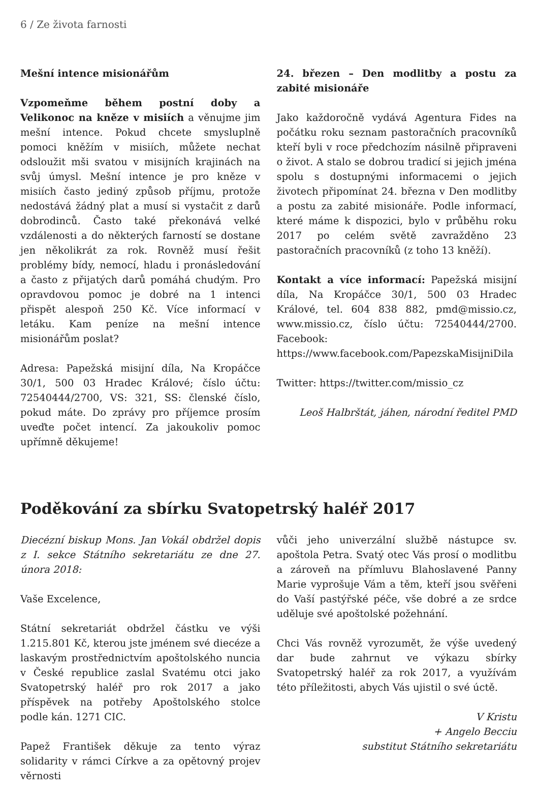6 / Ze života farnosti
Mešní intence misionářům
Vzpomeňme během postní doby a Velikonoc na kněze v misiích a věnujme jim mešní intence. Pokud chcete smysluplně pomoci kněžím v misiích, můžete nechat odsloužit mši svatou v misijních krajinách na svůj úmysl. Mešní intence je pro kněze v misiích často jediný způsob příjmu, protože nedostává žádný plat a musí si vystačit z darů dobrodinců. Často také překonává velké vzdálenosti a do některých farností se dostane jen několikrát za rok. Rovněž musí řešit problémy bídy, nemocí, hladu i pronásledování a často z přijatých darů pomáhá chudým. Pro opravdovou pomoc je dobré na 1 intenci přispět alespoň 250 Kč. Více informací v letáku. Kam peníze na mešní intence misionářům poslat?
Adresa: Papežská misijní díla, Na Kropáčce 30/1, 500 03 Hradec Králové; číslo účtu: 72540444/2700, VS: 321, SS: členské číslo, pokud máte. Do zprávy pro příjemce prosím uveďte počet intencí. Za jakoukoliv pomoc upřímně děkujeme!
24. březen – Den modlitby a postu za zabité misionáře
Jako každoročně vydává Agentura Fides na počátku roku seznam pastoračních pracovníků kteří byli v roce předchozím násilně připraveni o život. A stalo se dobrou tradicí si jejich jména spolu s dostupnými informacemi o jejich životech připomínat 24. března v Den modlitby a postu za zabité misionáře. Podle informací, které máme k dispozici, bylo v průběhu roku 2017 po celém světě zavražděno 23 pastoračních pracovníků (z toho 13 kněží).
Kontakt a více informací: Papežská misijní díla, Na Kropáčce 30/1, 500 03 Hradec Králové, tel. 604 838 882, pmd@missio.cz, www.missio.cz, číslo účtu: 72540444/2700. Facebook: https://www.facebook.com/PapezskaMisijniDila
Twitter: https://twitter.com/missio_cz
Leoš Halbrštát, jáhen, národní ředitel PMD
Poděkování za sbírku Svatopetrský haléř 2017
Diecézní biskup Mons. Jan Vokál obdržel dopis z I. sekce Státního sekretariátu ze dne 27. února 2018:
Vaše Excelence,
Státní sekretariát obdržel částku ve výši 1.215.801 Kč, kterou jste jménem své diecéze a laskavým prostřednictvím apoštolského nuncia v České republice zaslal Svatému otci jako Svatopetrský haléř pro rok 2017 a jako příspěvek na potřeby Apoštolského stolce podle kán. 1271 CIC.
Papež František děkuje za tento výraz solidarity v rámci Církve a za opětovný projev věrnosti
vůči jeho univerzální službě nástupce sv. apoštola Petra. Svatý otec Vás prosí o modlitbu a zároveň na přímluvu Blahoslavené Panny Marie vyprošuje Vám a těm, kteří jsou svěřeni do Vaší pastýřské péče, vše dobré a ze srdce uděluje své apoštolské požehnání.
Chci Vás rovněž vyrozumět, že výše uvedený dar bude zahrnut ve výkazu sbírky Svatopetrský haléř za rok 2017, a využívám této příležitosti, abych Vás ujistil o své úctě.
V Kristu
+ Angelo Becciu
substitut Státního sekretariátu